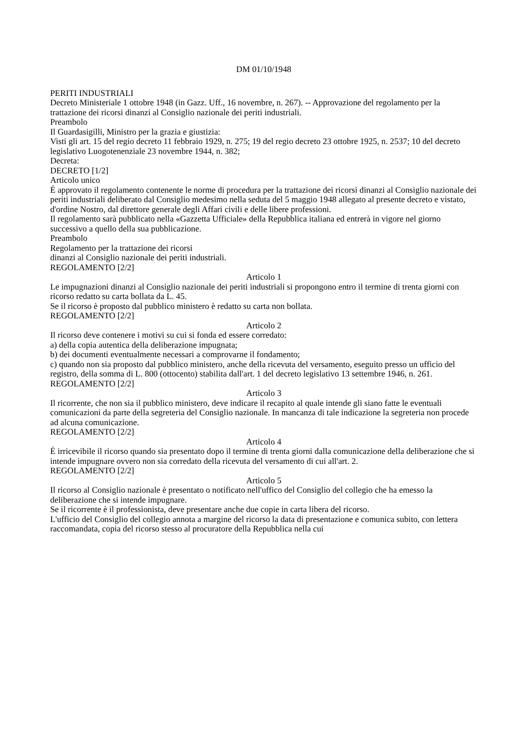DM 01/10/1948
PERITI INDUSTRIALI
Decreto Ministeriale 1 ottobre 1948 (in Gazz. Uff., 16 novembre, n. 267). -- Approvazione del regolamento per la trattazione dei ricorsi dinanzi al Consiglio nazionale dei periti industriali.
Preambolo
Il Guardasigilli, Ministro per la grazia e giustizia:
Visti gli art. 15 del regio decreto 11 febbraio 1929, n. 275; 19 del regio decreto 23 ottobre 1925, n. 2537; 10 del decreto legislativo Luogotenenziale 23 novembre 1944, n. 382;
Decreta:
DECRETO [1/2]
Articolo unico
É approvato il regolamento contenente le norme di procedura per la trattazione dei ricorsi dinanzi al Consiglio nazionale dei periti industriali deliberato dal Consiglio medesimo nella seduta del 5 maggio 1948 allegato al presente decreto e vistato, d'ordine Nostro, dal direttore generale degli Affari civili e delle libere professioni.
Il regolamento sarà pubblicato nella «Gazzetta Ufficiale» della Repubblica italiana ed entrerà in vigore nel giorno successivo a quello della sua pubblicazione.
Preambolo
Regolamento per la trattazione dei ricorsi
dinanzi al Consiglio nazionale dei periti industriali.
REGOLAMENTO [2/2]
Articolo 1
Le impugnazioni dinanzi al Consiglio nazionale dei periti industriali si propongono entro il termine di trenta giorni con ricorso redatto su carta bollata da L. 45.
Se il ricorso è proposto dal pubblico ministero è redatto su carta non bollata.
REGOLAMENTO [2/2]
Articolo 2
Il ricorso deve contenere i motivi su cui si fonda ed essere corredato:
a) della copia autentica della deliberazione impugnata;
b) dei documenti eventualmente necessari a comprovarne il fondamento;
c) quando non sia proposto dal pubblico ministero, anche della ricevuta del versamento, eseguito presso un ufficio del registro, della somma di L. 800 (ottocento) stabilita dall'art. 1 del decreto legislativo 13 settembre 1946, n. 261.
REGOLAMENTO [2/2]
Articolo 3
Il ricorrente, che non sia il pubblico ministero, deve indicare il recapito al quale intende gli siano fatte le eventuali comunicazioni da parte della segreteria del Consiglio nazionale. In mancanza di tale indicazione la segreteria non procede ad alcuna comunicazione.
REGOLAMENTO [2/2]
Articolo 4
É irricevibile il ricorso quando sia presentato dopo il termine di trenta giorni dalla comunicazione della deliberazione che si intende impugnare ovvero non sia corredato della ricevuta del versamento di cui all'art. 2.
REGOLAMENTO [2/2]
Articolo 5
Il ricorso al Consiglio nazionale è presentato o notificato nell'uffico del Consiglio del collegio che ha emesso la deliberazione che si intende impugnare.
Se il ricorrente è il professionista, deve presentare anche due copie in carta libera del ricorso.
L'ufficio del Consiglio del collegio annota a margine del ricorso la data di presentazione e comunica subito, con lettera raccomandata, copia del ricorso stesso al procuratore della Repubblica nella cui